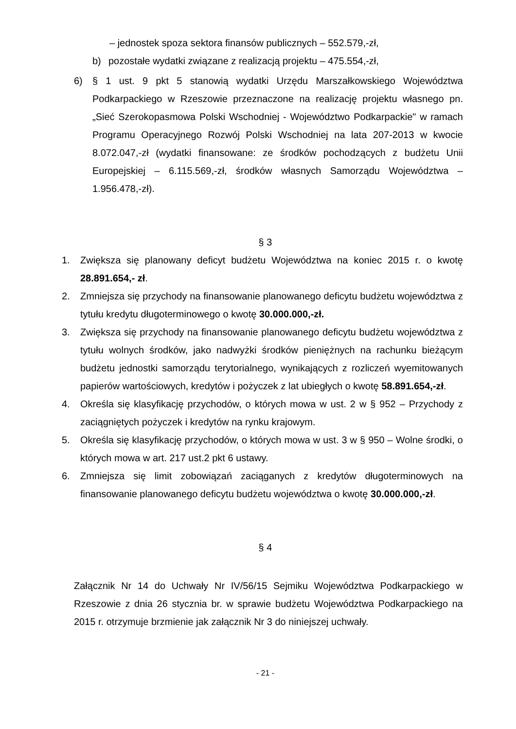– jednostek spoza sektora finansów publicznych – 552.579,-zł,
b) pozostałe wydatki związane z realizacją projektu – 475.554,-zł,
6) § 1 ust. 9 pkt 5 stanowią wydatki Urzędu Marszałkowskiego Województwa Podkarpackiego w Rzeszowie przeznaczone na realizację projektu własnego pn. „Sieć Szerokopasmowa Polski Wschodniej - Województwo Podkarpackie" w ramach Programu Operacyjnego Rozwój Polski Wschodniej na lata 207-2013 w kwocie 8.072.047,-zł (wydatki finansowane: ze środków pochodzących z budżetu Unii Europejskiej – 6.115.569,-zł, środków własnych Samorządu Województwa – 1.956.478,-zł).
§ 3
1. Zwiększa się planowany deficyt budżetu Województwa na koniec 2015 r. o kwotę 28.891.654,- zł.
2. Zmniejsza się przychody na finansowanie planowanego deficytu budżetu województwa z tytułu kredytu długoterminowego o kwotę 30.000.000,-zł.
3. Zwiększa się przychody na finansowanie planowanego deficytu budżetu województwa z tytułu wolnych środków, jako nadwyżki środków pieniężnych na rachunku bieżącym budżetu jednostki samorządu terytorialnego, wynikających z rozliczeń wyemitowanych papierów wartościowych, kredytów i pożyczek z lat ubiegłych o kwotę 58.891.654,-zł.
4. Określa się klasyfikację przychodów, o których mowa w ust. 2 w § 952 – Przychody z zaciągniętych pożyczek i kredytów na rynku krajowym.
5. Określa się klasyfikację przychodów, o których mowa w ust. 3 w § 950 – Wolne środki, o których mowa w art. 217 ust.2 pkt 6 ustawy.
6. Zmniejsza się limit zobowiązań zaciąganych z kredytów długoterminowych na finansowanie planowanego deficytu budżetu województwa o kwotę 30.000.000,-zł.
§ 4
Załącznik Nr 14 do Uchwały Nr IV/56/15 Sejmiku Województwa Podkarpackiego w Rzeszowie z dnia 26 stycznia br. w sprawie budżetu Województwa Podkarpackiego na 2015 r. otrzymuje brzmienie jak załącznik Nr 3 do niniejszej uchwały.
- 21 -